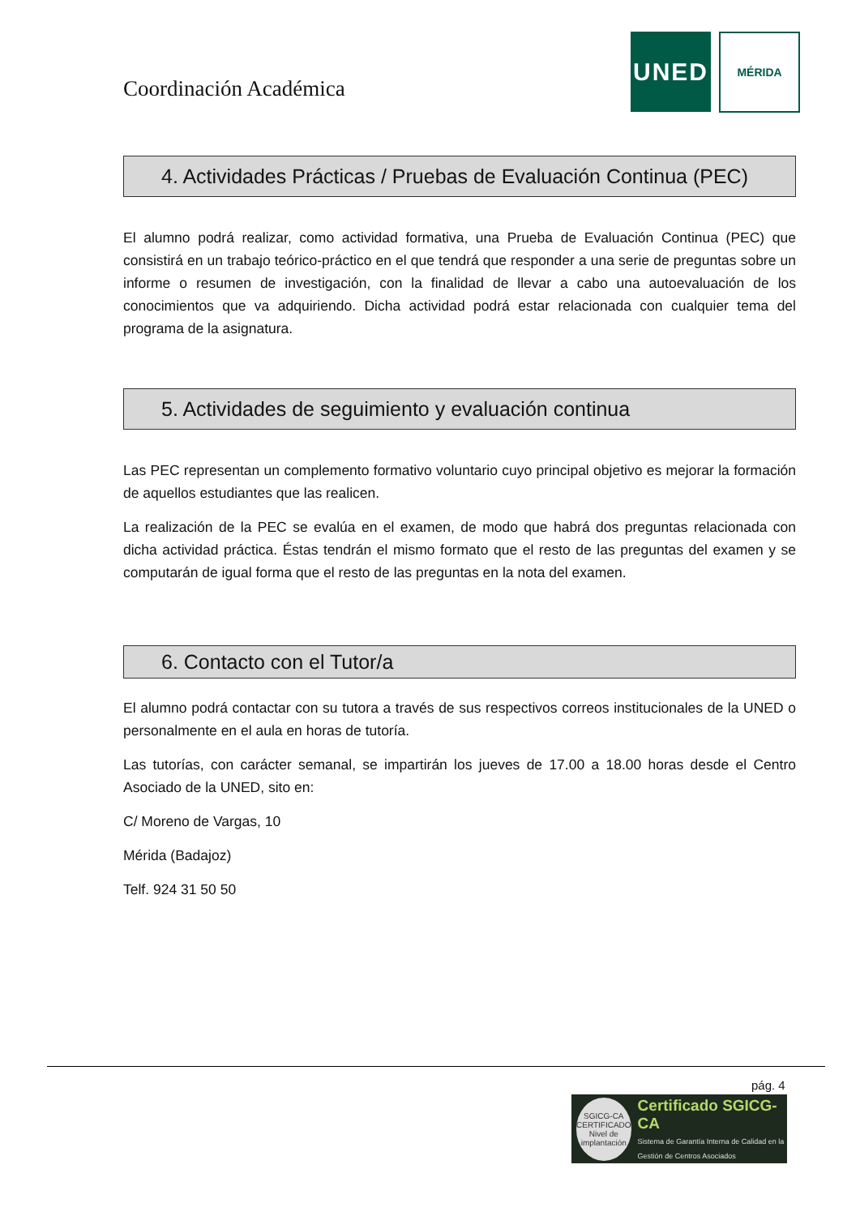Coordinación Académica
UNED
MÉRIDA
4. Actividades Prácticas / Pruebas de Evaluación Continua (PEC)
El alumno podrá realizar, como actividad formativa, una Prueba de Evaluación Continua (PEC) que consistirá en un trabajo teórico-práctico en el que tendrá que responder a una serie de preguntas sobre un informe o resumen de investigación, con la finalidad de llevar a cabo una autoevaluación de los conocimientos que va adquiriendo. Dicha actividad podrá estar relacionada con cualquier tema del programa de la asignatura.
5. Actividades de seguimiento y evaluación continua
Las PEC representan un complemento formativo voluntario cuyo principal objetivo es mejorar la formación de aquellos estudiantes que las realicen.
La realización de la PEC se evalúa en el examen, de modo que habrá dos preguntas relacionada con dicha actividad práctica. Éstas tendrán el mismo formato que el resto de las preguntas del examen y se computarán de igual forma que el resto de las preguntas en la nota del examen.
6. Contacto con el Tutor/a
El alumno podrá contactar con su tutora a través de sus respectivos correos institucionales de la UNED o personalmente en el aula en horas de tutoría.
Las tutorías, con carácter semanal, se impartirán los jueves de 17.00 a 18.00 horas desde el Centro Asociado de la UNED, sito en:
C/ Moreno de Vargas, 10
Mérida (Badajoz)
Telf. 924 31 50 50
pág. 4
SGICG-CA
CERTIFICADO
Nivel de implantación
Certificado SGICG-CA
Sistema de Garantía Interna de Calidad en la Gestión de Centros Asociados